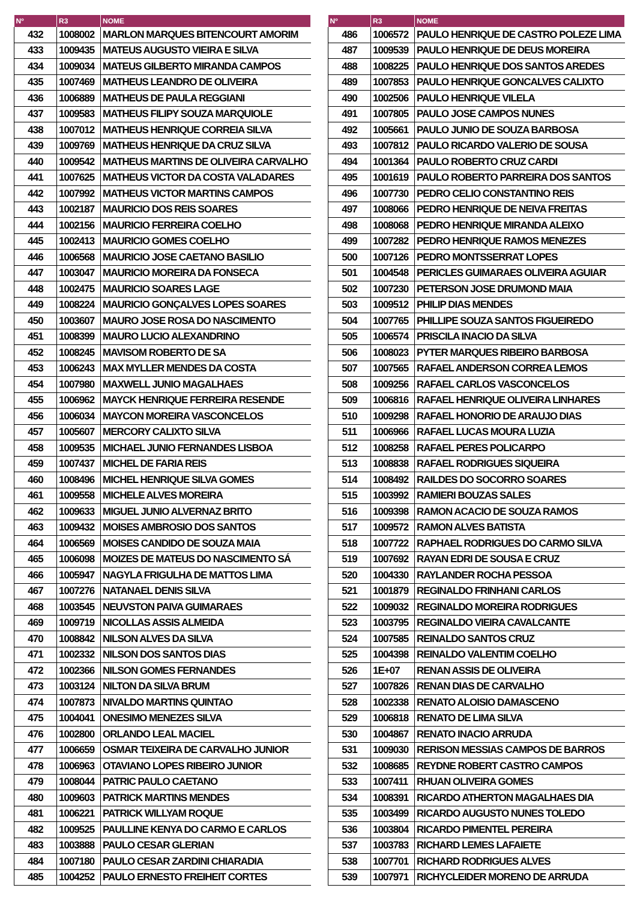| Nº | R3 | NOME |
| --- | --- | --- |
| 432 | 1008002 | MARLON MARQUES BITENCOURT AMORIM |
| 433 | 1009435 | MATEUS AUGUSTO VIEIRA E SILVA |
| 434 | 1009034 | MATEUS GILBERTO MIRANDA CAMPOS |
| 435 | 1007469 | MATHEUS LEANDRO DE OLIVEIRA |
| 436 | 1006889 | MATHEUS DE PAULA REGGIANI |
| 437 | 1009583 | MATHEUS FILIPY SOUZA MARQUIOLE |
| 438 | 1007012 | MATHEUS HENRIQUE CORREIA SILVA |
| 439 | 1009769 | MATHEUS HENRIQUE DA CRUZ SILVA |
| 440 | 1009542 | MATHEUS MARTINS DE OLIVEIRA CARVALHO |
| 441 | 1007625 | MATHEUS VICTOR DA COSTA VALADARES |
| 442 | 1007992 | MATHEUS VICTOR MARTINS CAMPOS |
| 443 | 1002187 | MAURICIO DOS REIS SOARES |
| 444 | 1002156 | MAURICIO FERREIRA COELHO |
| 445 | 1002413 | MAURICIO GOMES COELHO |
| 446 | 1006568 | MAURICIO JOSE CAETANO BASILIO |
| 447 | 1003047 | MAURICIO MOREIRA DA FONSECA |
| 448 | 1002475 | MAURICIO SOARES LAGE |
| 449 | 1008224 | MAURICIO GONÇALVES LOPES SOARES |
| 450 | 1003607 | MAURO JOSE ROSA DO NASCIMENTO |
| 451 | 1008399 | MAURO LUCIO ALEXANDRINO |
| 452 | 1008245 | MAVISOM ROBERTO DE SA |
| 453 | 1006243 | MAX MYLLER MENDES DA COSTA |
| 454 | 1007980 | MAXWELL JUNIO MAGALHAES |
| 455 | 1006962 | MAYCK HENRIQUE FERREIRA RESENDE |
| 456 | 1006034 | MAYCON MOREIRA VASCONCELOS |
| 457 | 1005607 | MERCORY CALIXTO SILVA |
| 458 | 1009535 | MICHAEL JUNIO FERNANDES LISBOA |
| 459 | 1007437 | MICHEL DE FARIA REIS |
| 460 | 1008496 | MICHEL HENRIQUE SILVA GOMES |
| 461 | 1009558 | MICHELE ALVES MOREIRA |
| 462 | 1009633 | MIGUEL JUNIO ALVERNAZ BRITO |
| 463 | 1009432 | MOISES AMBROSIO DOS SANTOS |
| 464 | 1006569 | MOISES CANDIDO DE SOUZA MAIA |
| 465 | 1006098 | MOIZES DE MATEUS DO NASCIMENTO SÁ |
| 466 | 1005947 | NAGYLA FRIGULHA DE MATTOS LIMA |
| 467 | 1007276 | NATANAEL DENIS SILVA |
| 468 | 1003545 | NEUVSTON PAIVA GUIMARAES |
| 469 | 1009719 | NICOLLAS ASSIS ALMEIDA |
| 470 | 1008842 | NILSON ALVES DA SILVA |
| 471 | 1002332 | NILSON DOS SANTOS DIAS |
| 472 | 1002366 | NILSON GOMES FERNANDES |
| 473 | 1003124 | NILTON DA SILVA BRUM |
| 474 | 1007873 | NIVALDO MARTINS QUINTAO |
| 475 | 1004041 | ONESIMO MENEZES SILVA |
| 476 | 1002800 | ORLANDO LEAL MACIEL |
| 477 | 1006659 | OSMAR TEIXEIRA DE CARVALHO JUNIOR |
| 478 | 1006963 | OTAVIANO LOPES RIBEIRO JUNIOR |
| 479 | 1008044 | PATRIC PAULO CAETANO |
| 480 | 1009603 | PATRICK MARTINS MENDES |
| 481 | 1006221 | PATRICK WILLYAM ROQUE |
| 482 | 1009525 | PAULLINE KENYA DO CARMO E CARLOS |
| 483 | 1003888 | PAULO CESAR GLERIAN |
| 484 | 1007180 | PAULO CESAR ZARDINI CHIARADIA |
| 485 | 1004252 | PAULO ERNESTO FREIHEIT CORTES |
| Nº | R3 | NOME |
| --- | --- | --- |
| 486 | 1006572 | PAULO HENRIQUE DE CASTRO POLEZE LIMA |
| 487 | 1009539 | PAULO HENRIQUE DE DEUS MOREIRA |
| 488 | 1008225 | PAULO HENRIQUE DOS SANTOS AREDES |
| 489 | 1007853 | PAULO HENRIQUE GONCALVES CALIXTO |
| 490 | 1002506 | PAULO HENRIQUE VILELA |
| 491 | 1007805 | PAULO JOSE CAMPOS NUNES |
| 492 | 1005661 | PAULO JUNIO DE SOUZA BARBOSA |
| 493 | 1007812 | PAULO RICARDO VALERIO DE SOUSA |
| 494 | 1001364 | PAULO ROBERTO CRUZ CARDI |
| 495 | 1001619 | PAULO ROBERTO PARREIRA DOS SANTOS |
| 496 | 1007730 | PEDRO CELIO CONSTANTINO REIS |
| 497 | 1008066 | PEDRO HENRIQUE DE NEIVA FREITAS |
| 498 | 1008068 | PEDRO HENRIQUE MIRANDA ALEIXO |
| 499 | 1007282 | PEDRO HENRIQUE RAMOS MENEZES |
| 500 | 1007126 | PEDRO MONTSSERRAT LOPES |
| 501 | 1004548 | PERICLES GUIMARAES OLIVEIRA AGUIAR |
| 502 | 1007230 | PETERSON JOSE DRUMOND MAIA |
| 503 | 1009512 | PHILIP DIAS MENDES |
| 504 | 1007765 | PHILLIPE SOUZA SANTOS FIGUEIREDO |
| 505 | 1006574 | PRISCILA INACIO DA SILVA |
| 506 | 1008023 | PYTER MARQUES RIBEIRO BARBOSA |
| 507 | 1007565 | RAFAEL ANDERSON CORREA LEMOS |
| 508 | 1009256 | RAFAEL CARLOS VASCONCELOS |
| 509 | 1006816 | RAFAEL HENRIQUE OLIVEIRA LINHARES |
| 510 | 1009298 | RAFAEL HONORIO DE ARAUJO DIAS |
| 511 | 1006966 | RAFAEL LUCAS MOURA LUZIA |
| 512 | 1008258 | RAFAEL PERES POLICARPO |
| 513 | 1008838 | RAFAEL RODRIGUES SIQUEIRA |
| 514 | 1008492 | RAILDES DO SOCORRO SOARES |
| 515 | 1003992 | RAMIERI BOUZAS SALES |
| 516 | 1009398 | RAMON ACACIO DE SOUZA RAMOS |
| 517 | 1009572 | RAMON ALVES BATISTA |
| 518 | 1007722 | RAPHAEL RODRIGUES DO CARMO SILVA |
| 519 | 1007692 | RAYAN EDRI DE SOUSA E CRUZ |
| 520 | 1004330 | RAYLANDER ROCHA PESSOA |
| 521 | 1001879 | REGINALDO FRINHANI CARLOS |
| 522 | 1009032 | REGINALDO MOREIRA RODRIGUES |
| 523 | 1003795 | REGINALDO VIEIRA CAVALCANTE |
| 524 | 1007585 | REINALDO SANTOS CRUZ |
| 525 | 1004398 | REINALDO VALENTIM COELHO |
| 526 | 1E+07 | RENAN ASSIS DE OLIVEIRA |
| 527 | 1007826 | RENAN DIAS DE CARVALHO |
| 528 | 1002338 | RENATO ALOISIO DAMASCENO |
| 529 | 1006818 | RENATO DE LIMA SILVA |
| 530 | 1004867 | RENATO INACIO ARRUDA |
| 531 | 1009030 | RERISON MESSIAS CAMPOS DE BARROS |
| 532 | 1008685 | REYDNE ROBERT CASTRO CAMPOS |
| 533 | 1007411 | RHUAN OLIVEIRA GOMES |
| 534 | 1008391 | RICARDO ATHERTON MAGALHAES DIA |
| 535 | 1003499 | RICARDO AUGUSTO NUNES TOLEDO |
| 536 | 1003804 | RICARDO PIMENTEL PEREIRA |
| 537 | 1003783 | RICHARD LEMES LAFAIETE |
| 538 | 1007701 | RICHARD RODRIGUES ALVES |
| 539 | 1007971 | RICHYCLEIDER MORENO DE ARRUDA |